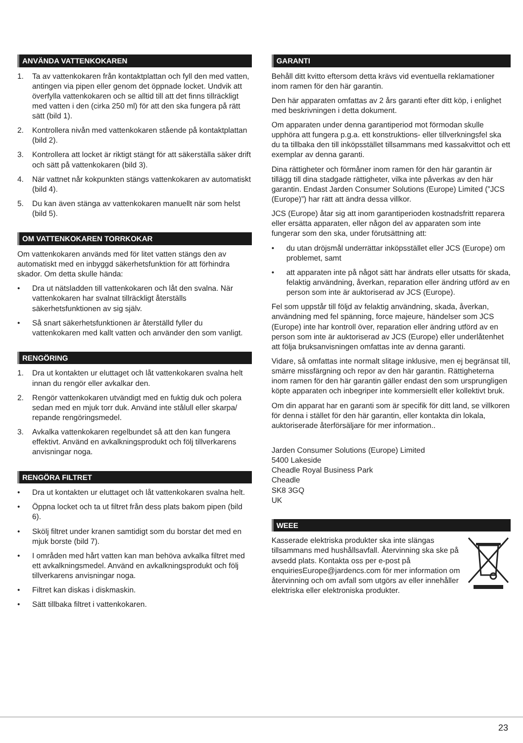ANVÄNDA VATTENKOKAREN
1. Ta av vattenkokaren från kontaktplattan och fyll den med vatten, antingen via pipen eller genom det öppnade locket. Undvik att överfylla vattenkokaren och se alltid till att det finns tillräckligt med vatten i den (cirka 250 ml) för att den ska fungera på rätt sätt (bild 1).
2. Kontrollera nivån med vattenkokaren stående på kontaktplattan (bild 2).
3. Kontrollera att locket är riktigt stängt för att säkerställa säker drift och sätt på vattenkokaren (bild 3).
4. När vattnet når kokpunkten stängs vattenkokaren av automatiskt (bild 4).
5. Du kan även stänga av vattenkokaren manuellt när som helst (bild 5).
OM VATTENKOKAREN TORRKOKAR
Om vattenkokaren används med för litet vatten stängs den av automatiskt med en inbyggd säkerhetsfunktion för att förhindra skador. Om detta skulle hända:
• Dra ut nätsladden till vattenkokaren och låt den svalna. När vattenkokaren har svalnat tillräckligt återställs säkerhetsfunktionen av sig själv.
• Så snart säkerhetsfunktionen är återställd fyller du vattenkokaren med kallt vatten och använder den som vanligt.
RENGÖRING
1. Dra ut kontakten ur eluttaget och låt vattenkokaren svalna helt innan du rengör eller avkalkar den.
2. Rengör vattenkokaren utvändigt med en fuktig duk och polera sedan med en mjuk torr duk. Använd inte stålull eller skarpa/ repande rengöringsmedel.
3. Avkalka vattenkokaren regelbundet så att den kan fungera effektivt. Använd en avkalkningsprodukt och följ tillverkarens anvisningar noga.
RENGÖRA FILTRET
• Dra ut kontakten ur eluttaget och låt vattenkokaren svalna helt.
• Öppna locket och ta ut filtret från dess plats bakom pipen (bild 6).
• Skölj filtret under kranen samtidigt som du borstar det med en mjuk borste (bild 7).
• I områden med hårt vatten kan man behöva avkalka filtret med ett avkalkningsmedel. Använd en avkalkningsprodukt och följ tillverkarens anvisningar noga.
• Filtret kan diskas i diskmaskin.
• Sätt tillbaka filtret i vattenkokaren.
GARANTI
Behåll ditt kvitto eftersom detta krävs vid eventuella reklamationer inom ramen för den här garantin.
Den här apparaten omfattas av 2 års garanti efter ditt köp, i enlighet med beskrivningen i detta dokument.
Om apparaten under denna garantiperiod mot förmodan skulle upphöra att fungera p.g.a. ett konstruktions- eller tillverkningsfel ska du ta tillbaka den till inköpsstället tillsammans med kassakvittot och ett exemplar av denna garanti.
Dina rättigheter och förmåner inom ramen för den här garantin är tillägg till dina stadgade rättigheter, vilka inte påverkas av den här garantin. Endast Jarden Consumer Solutions (Europe) Limited (”JCS (Europe)”) har rätt att ändra dessa villkor.
JCS (Europe) åtar sig att inom garantiperioden kostnadsfritt reparera eller ersätta apparaten, eller någon del av apparaten som inte fungerar som den ska, under förutsättning att:
• du utan dröjsmål underrättar inköpsstället eller JCS (Europe) om problemet, samt
• att apparaten inte på något sätt har ändrats eller utsatts för skada, felaktig användning, åverkan, reparation eller ändring utförd av en person som inte är auktoriserad av JCS (Europe).
Fel som uppstår till följd av felaktig användning, skada, åverkan, användning med fel spänning, force majeure, händelser som JCS (Europe) inte har kontroll över, reparation eller ändring utförd av en person som inte är auktoriserad av JCS (Europe) eller underlåtenhet att följa bruksanvisningen omfattas inte av denna garanti.
Vidare, så omfattas inte normalt slitage inklusive, men ej begränsat till, smärre missfärgning och repor av den här garantin. Rättigheterna inom ramen för den här garantin gäller endast den som ursprungligen köpte apparaten och inbegriper inte kommersiellt eller kollektivt bruk.
Om din apparat har en garanti som är specifik för ditt land, se villkoren för denna i stället för den här garantin, eller kontakta din lokala, auktoriserade återförsäljare för mer information..
Jarden Consumer Solutions (Europe) Limited
5400 Lakeside
Cheadle Royal Business Park
Cheadle
SK8 3GQ
UK
WEEE
Kasserade elektriska produkter ska inte slängas tillsammans med hushållsavfall. Återvinning ska ske på avsedd plats. Kontakta oss per e-post på enquiriesEurope@jardencs.com för mer information om återvinning och om avfall som utgörs av eller innehåller elektriska eller elektroniska produkter.
23